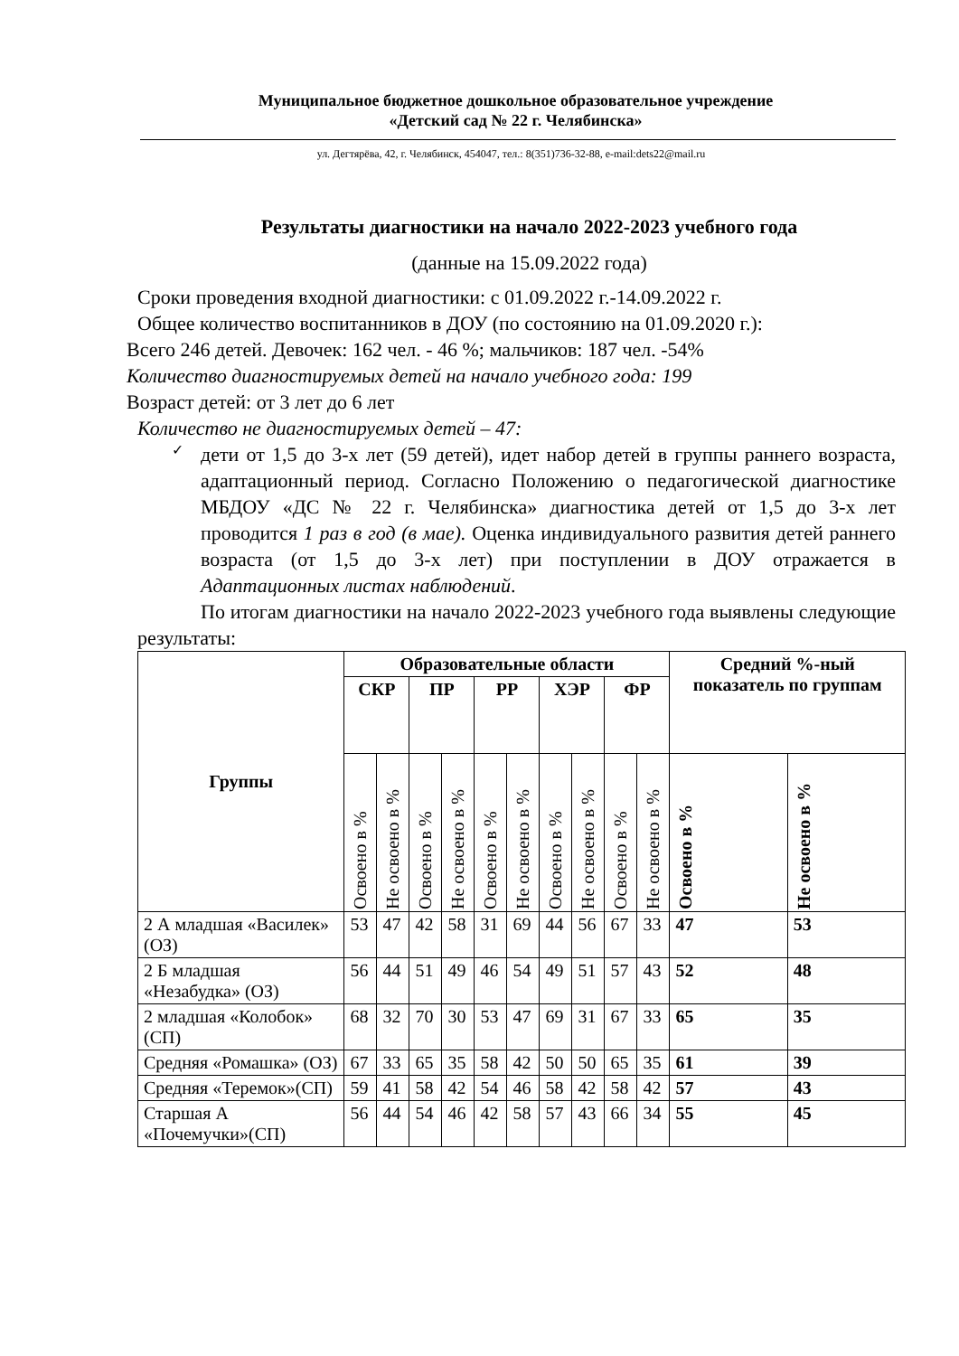Муниципальное бюджетное дошкольное образовательное учреждение
«Детский сад № 22 г. Челябинска»
ул. Дегтярёва, 42, г. Челябинск, 454047, тел.: 8(351)736-32-88, e-mail:dets22@mail.ru
Результаты диагностики на начало 2022-2023 учебного года
(данные на 15.09.2022 года)
Сроки проведения входной диагностики: с 01.09.2022 г.-14.09.2022 г.
Общее количество воспитанников в ДОУ (по состоянию на 01.09.2020 г.):
Всего 246 детей. Девочек: 162 чел. - 46 %; мальчиков: 187 чел. -54%
Количество диагностируемых детей на начало учебного года: 199
Возраст детей: от 3 лет до 6 лет
Количество не диагностируемых детей – 47:
✓
дети от 1,5 до 3-х лет (59 детей), идет набор детей в группы раннего возраста, адаптационный период. Согласно Положению о педагогической диагностике МБДОУ «ДС № 22 г. Челябинска» диагностика детей от 1,5 до 3-х лет проводится 1 раз в год (в мае). Оценка индивидуального развития детей раннего возраста (от 1,5 до 3-х лет) при поступлении в ДОУ отражается в Адаптационных листах наблюдений.
По итогам диагностики на начало 2022-2023 учебного года выявлены следующие результаты:
| Группы | Образовательные области | | | | | | | | | | Средний %-ный показатель по группам | |
| --- | --- | --- | --- | --- | --- | --- | --- | --- | --- | --- | --- | --- |
| | СКР | | ПР | | РР | | ХЭР | | ФР | | | |
| | Освоено в % | Не освоено в % | Освоено в % | Не освоено в % | Освоено в % | Не освоено в % | Освоено в % | Не освоено в % | Освоено в % | Не освоено в % | Освоено в % | Не освоено в % |
| 2 А младшая «Василек» (ОЗ) | 53 | 47 | 42 | 58 | 31 | 69 | 44 | 56 | 67 | 33 | 47 | 53 |
| 2 Б младшая «Незабудка» (ОЗ) | 56 | 44 | 51 | 49 | 46 | 54 | 49 | 51 | 57 | 43 | 52 | 48 |
| 2 младшая «Колобок» (СП) | 68 | 32 | 70 | 30 | 53 | 47 | 69 | 31 | 67 | 33 | 65 | 35 |
| Средняя «Ромашка» (ОЗ) | 67 | 33 | 65 | 35 | 58 | 42 | 50 | 50 | 65 | 35 | 61 | 39 |
| Средняя «Теремок»(СП) | 59 | 41 | 58 | 42 | 54 | 46 | 58 | 42 | 58 | 42 | 57 | 43 |
| Старшая А «Почемучки»(СП) | 56 | 44 | 54 | 46 | 42 | 58 | 57 | 43 | 66 | 34 | 55 | 45 |